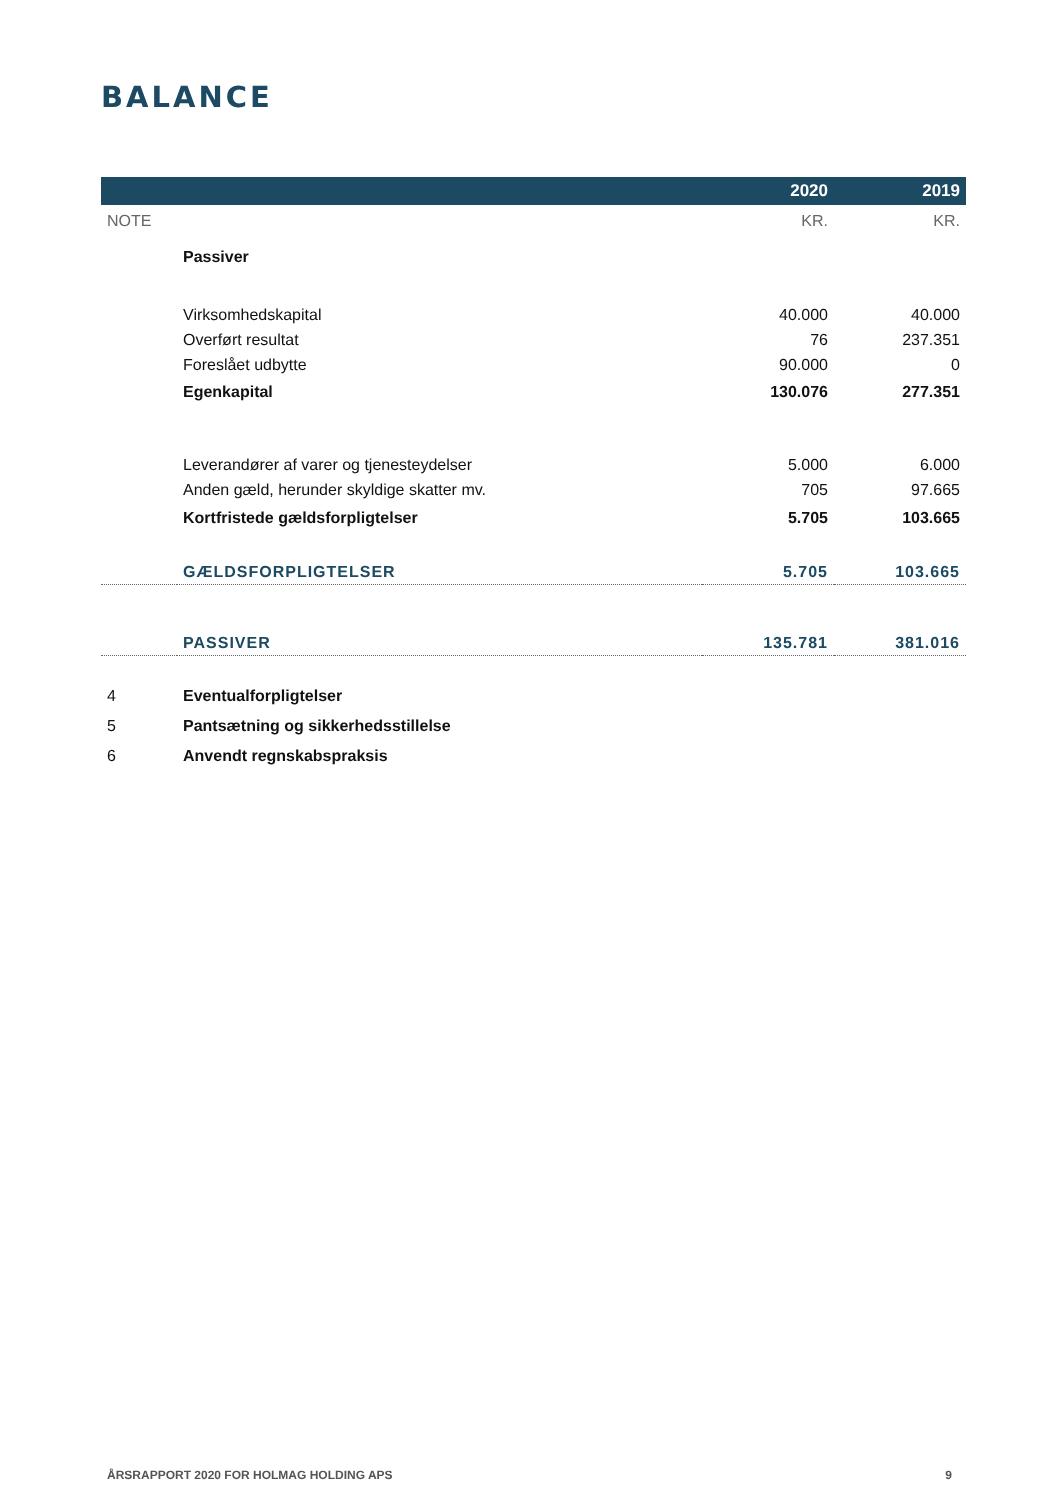BALANCE
| | | 2020 | 2019 |
| --- | --- | --- | --- |
| NOTE | | KR. | KR. |
| | Passiver | | |
| | Virksomhedskapital | 40.000 | 40.000 |
| | Overført resultat | 76 | 237.351 |
| | Foreslået udbytte | 90.000 | 0 |
| | Egenkapital | 130.076 | 277.351 |
| | Leverandører af varer og tjenesteydelser | 5.000 | 6.000 |
| | Anden gæld, herunder skyldige skatter mv. | 705 | 97.665 |
| | Kortfristede gældsforpligtelser | 5.705 | 103.665 |
| | GÆLDSFORPLIGTELSER | 5.705 | 103.665 |
| | PASSIVER | 135.781 | 381.016 |
| 4 | Eventualforpligtelser | | |
| 5 | Pantsætning og sikkerhedsstillelse | | |
| 6 | Anvendt regnskabspraksis | | |
ÅRSRAPPORT 2020 FOR HOLMAG HOLDING APS 9